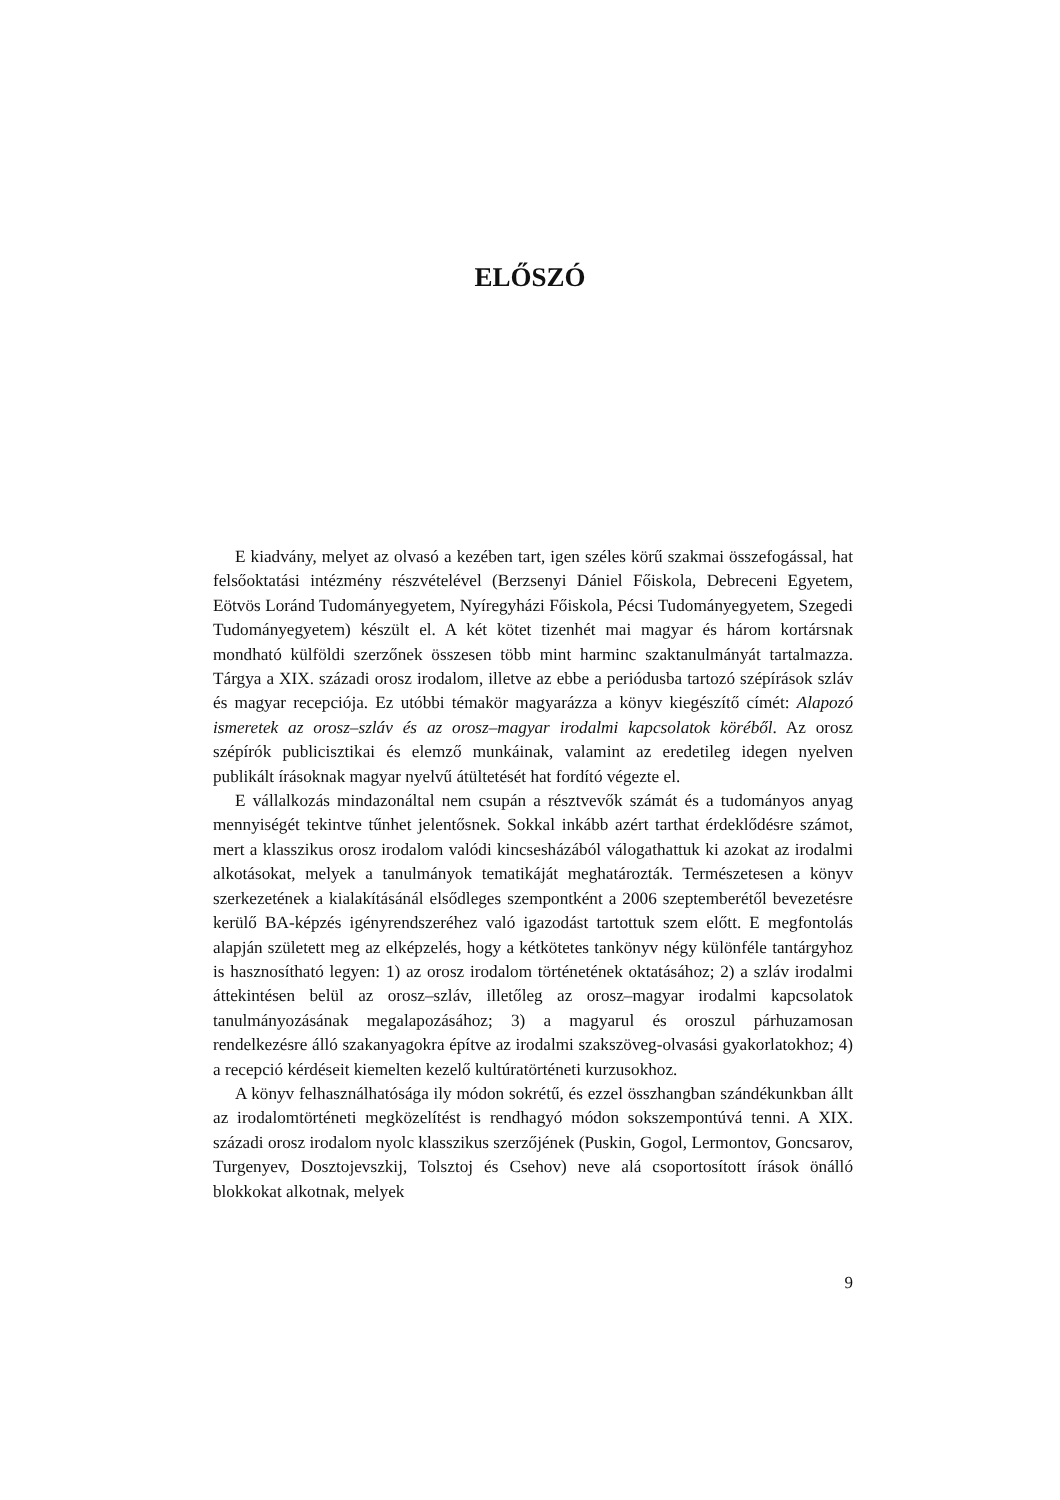ELŐSZÓ
E kiadvány, melyet az olvasó a kezében tart, igen széles körű szakmai összefogással, hat felsőoktatási intézmény részvételével (Berzsenyi Dániel Főiskola, Debreceni Egyetem, Eötvös Loránd Tudományegyetem, Nyíregyházi Főiskola, Pécsi Tudományegyetem, Szegedi Tudományegyetem) készült el. A két kötet tizenhét mai magyar és három kortársnak mondható külföldi szerzőnek összesen több mint harminc szaktanulmányát tartalmazza. Tárgya a XIX. századi orosz irodalom, illetve az ebbe a periódusba tartozó szépírások szláv és magyar recepciója. Ez utóbbi témakör magyarázza a könyv kiegészítő címét: Alapozó ismeretek az orosz–szláv és az orosz–magyar irodalmi kapcsolatok köréből. Az orosz szépírók publicisztikai és elemző munkáinak, valamint az eredetileg idegen nyelven publikált írásoknak magyar nyelvű átültetését hat fordító végezte el.
E vállalkozás mindazonáltal nem csupán a résztvevők számát és a tudományos anyag mennyiségét tekintve tűnhet jelentősnek. Sokkal inkább azért tarthat érdeklődésre számot, mert a klasszikus orosz irodalom valódi kincsesházából válogathattuk ki azokat az irodalmi alkotásokat, melyek a tanulmányok tematikáját meghatározták. Természetesen a könyv szerkezetének a kialakításánál elsődleges szempontként a 2006 szeptemberétől bevezetésre kerülő BA-képzés igényrendszeréhez való igazodást tartottuk szem előtt. E megfontolás alapján született meg az elképzelés, hogy a kétkötetes tankönyv négy különféle tantárgyhoz is hasznosítható legyen: 1) az orosz irodalom történetének oktatásához; 2) a szláv irodalmi áttekintésen belül az orosz–szláv, illetőleg az orosz–magyar irodalmi kapcsolatok tanulmányozásának megalapozásához; 3) a magyarul és oroszul párhuzamosan rendelkezésre álló szakanyagokra építve az irodalmi szakszöveg-olvasási gyakorlatokhoz; 4) a recepció kérdéseit kiemelten kezelő kultúratörténeti kurzusokhoz.
A könyv felhasználhatósága ily módon sokrétű, és ezzel összhangban szándékunkban állt az irodalomtörténeti megközelítést is rendhagyó módon sokszempontúvá tenni. A XIX. századi orosz irodalom nyolc klasszikus szerzőjének (Puskin, Gogol, Lermontov, Goncsarov, Turgenyev, Dosztojevszkij, Tolsztoj és Csehov) neve alá csoportosított írások önálló blokkokat alkotnak, melyek
9